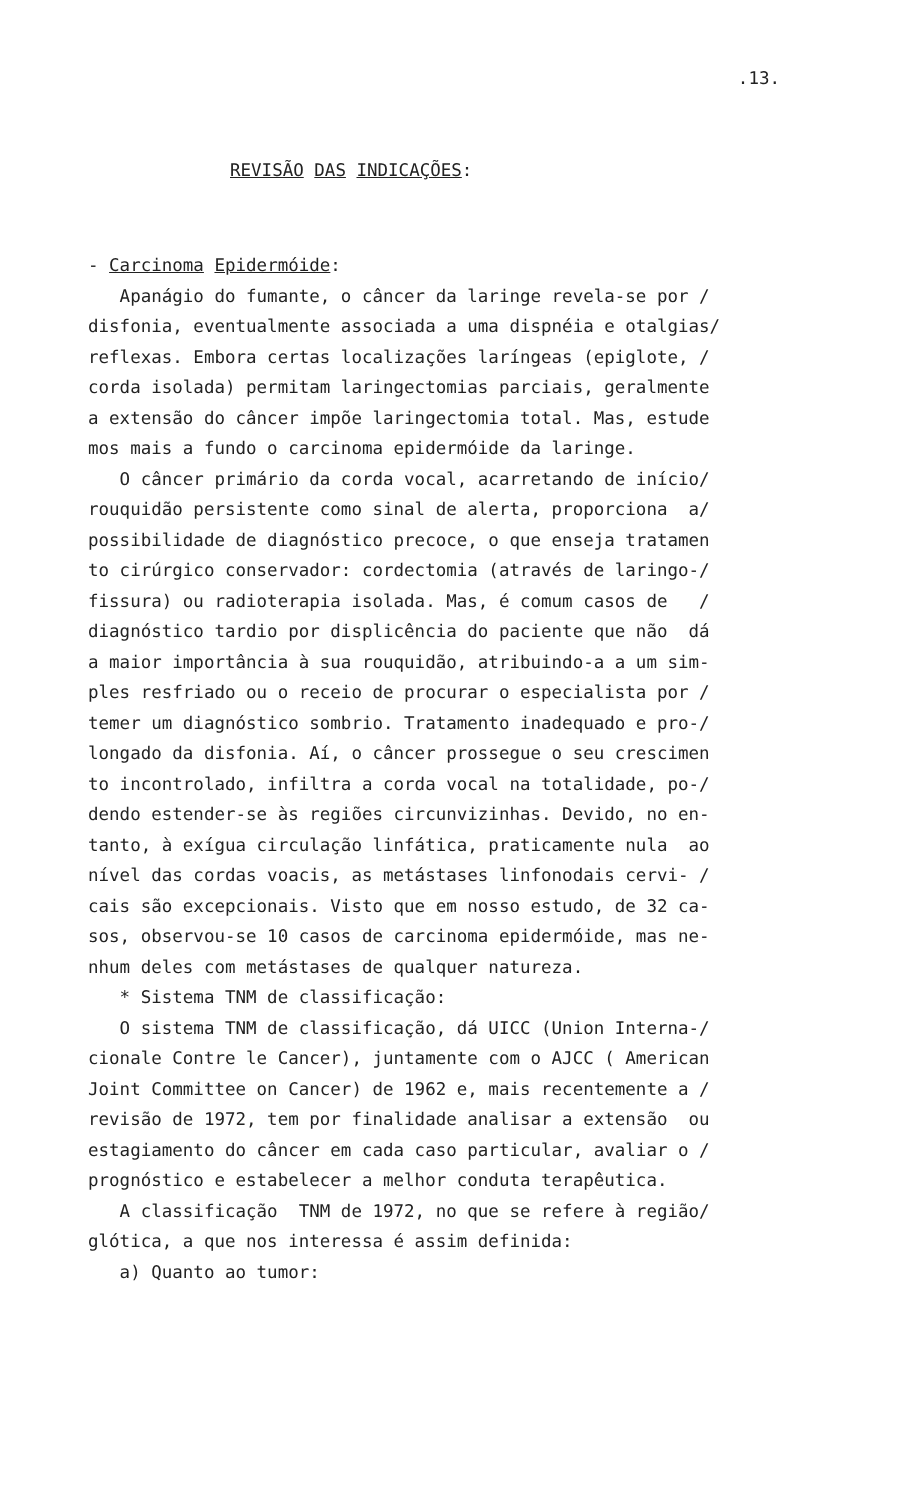.13.
REVISÃO DAS INDICAÇÕES:
- Carcinoma Epidermóide: Apanágio do fumante, o câncer da laringe revela-se por / disfonia, eventualmente associada a uma dispnéia e otalgias/ reflexas. Embora certas localizações laríngeas (epiglote, / corda isolada) permitam laringectomias parciais, geralmente a extensão do câncer impõe laringectomia total. Mas, estude mos mais a fundo o carcinoma epidermóide da laringe. O câncer primário da corda vocal, acarretando de início/ rouquidão persistente como sinal de alerta, proporciona a/ possibilidade de diagnóstico precoce, o que enseja tratamen to cirúrgico conservador: cordectomia (através de laringo-/ fissura) ou radioterapia isolada. Mas, é comum casos de / diagnóstico tardio por displicência do paciente que não dá a maior importância à sua rouquidão, atribuindo-a a um sim- ples resfriado ou o receio de procurar o especialista por / temer um diagnóstico sombrio. Tratamento inadequado e pro-/ longado da disfonia. Aí, o câncer prossegue o seu crescimen to incontrolado, infiltra a corda vocal na totalidade, po-/ dendo estender-se às regiões circunvizinhas. Devido, no en- tanto, à exígua circulação linfática, praticamente nula ao nível das cordas voacis, as metástases linfonodais cervi- / cais são excepcionais. Visto que em nosso estudo, de 32 ca- sos, observou-se 10 casos de carcinoma epidermóide, mas ne- nhum deles com metástases de qualquer natureza. * Sistema TNM de classificação: O sistema TNM de classificação, dá UICC (Union Interna-/ cionale Contre le Cancer), juntamente com o AJCC ( American Joint Committee on Cancer) de 1962 e, mais recentemente a / revisão de 1972, tem por finalidade analisar a extensão ou estagiamento do câncer em cada caso particular, avaliar o / prognóstico e estabelecer a melhor conduta terapêutica. A classificação TNM de 1972, no que se refere à região/ glótica, a que nos interessa é assim definida: a) Quanto ao tumor: